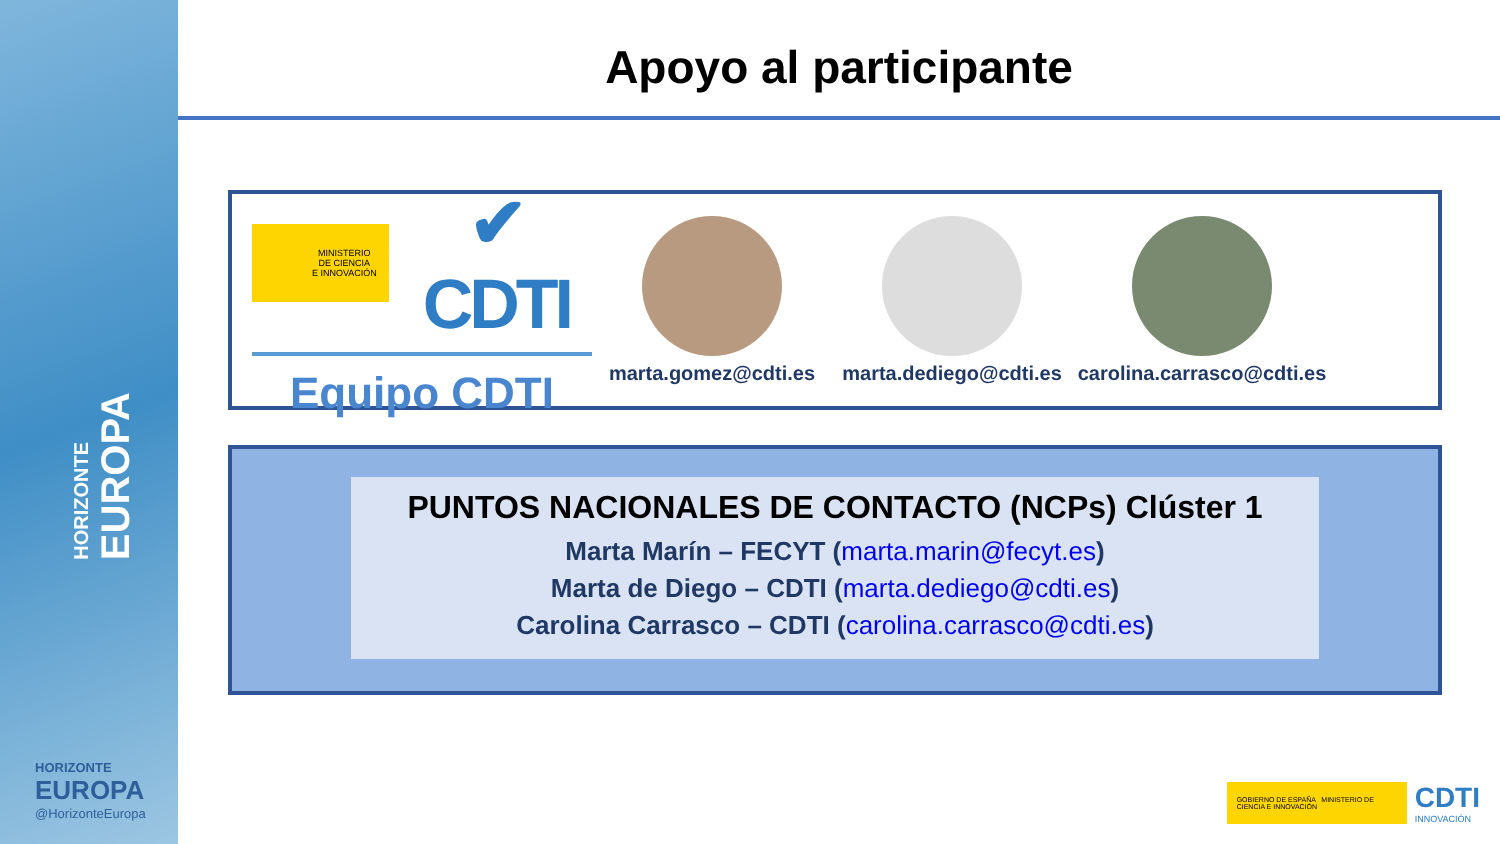HORIZONTE
EUROPA
HORIZONTE
EUROPA
@HorizonteEuropa
Apoyo al participante
MINISTERIO
DE CIENCIA
E INNOVACIÓN
✔ CDTI
Equipo CDTI
marta.gomez@cdti.es
marta.dediego@cdti.es
carolina.carrasco@cdti.es
PUNTOS NACIONALES DE CONTACTO (NCPs) Clúster 1
Marta Marín – FECYT (marta.marin@fecyt.es)
Marta de Diego – CDTI (marta.dediego@cdti.es)
Carolina Carrasco – CDTI (carolina.carrasco@cdti.es)
GOBIERNO DE ESPAÑA MINISTERIO DE CIENCIA E INNOVACIÓN
CDTI
INNOVACIÓN